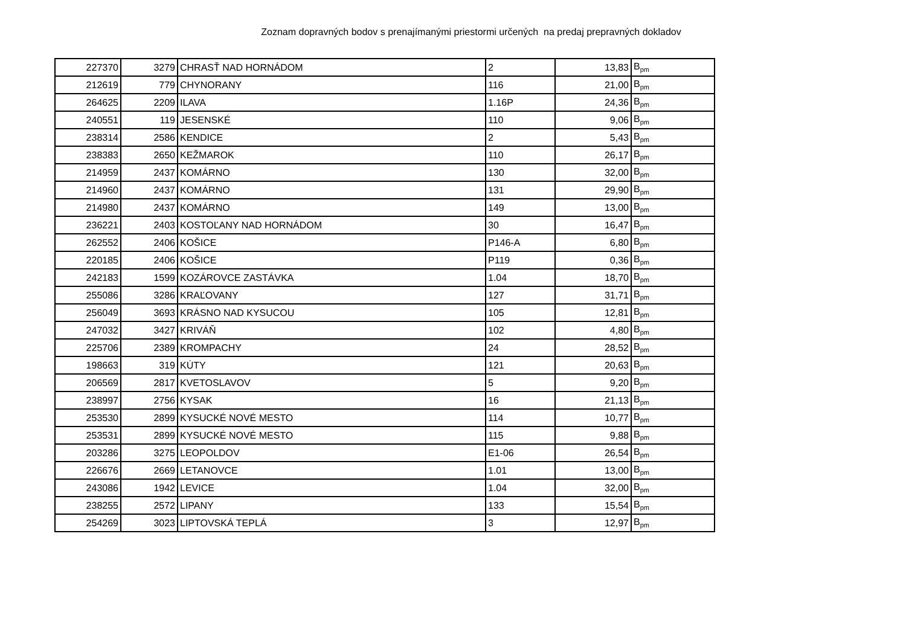Zoznam dopravných bodov s prenajímanými priestormi určených na predaj prepravných dokladov
| 227370 | 3279 | CHRASŤ NAD HORNÁDOM | 2 | 13,83 | B<sub>pm</sub> |
| 212619 | 779 | CHYNORANY | 116 | 21,00 | B<sub>pm</sub> |
| 264625 | 2209 | ILAVA | 1.16P | 24,36 | B<sub>pm</sub> |
| 240551 | 119 | JESENSKÉ | 110 | 9,06 | B<sub>pm</sub> |
| 238314 | 2586 | KENDICE | 2 | 5,43 | B<sub>pm</sub> |
| 238383 | 2650 | KEŽMAROK | 110 | 26,17 | B<sub>pm</sub> |
| 214959 | 2437 | KOMÁRNO | 130 | 32,00 | B<sub>pm</sub> |
| 214960 | 2437 | KOMÁRNO | 131 | 29,90 | B<sub>pm</sub> |
| 214980 | 2437 | KOMÁRNO | 149 | 13,00 | B<sub>pm</sub> |
| 236221 | 2403 | KOSTOĽANY NAD HORNÁDOM | 30 | 16,47 | B<sub>pm</sub> |
| 262552 | 2406 | KOŠICE | P146-A | 6,80 | B<sub>pm</sub> |
| 220185 | 2406 | KOŠICE | P119 | 0,36 | B<sub>pm</sub> |
| 242183 | 1599 | KOZÁROVCE ZASTÁVKA | 1.04 | 18,70 | B<sub>pm</sub> |
| 255086 | 3286 | KRAĽOVANY | 127 | 31,71 | B<sub>pm</sub> |
| 256049 | 3693 | KRÁSNO NAD KYSUCOU | 105 | 12,81 | B<sub>pm</sub> |
| 247032 | 3427 | KRIVÁŇ | 102 | 4,80 | B<sub>pm</sub> |
| 225706 | 2389 | KROMPACHY | 24 | 28,52 | B<sub>pm</sub> |
| 198663 | 319 | KÚTY | 121 | 20,63 | B<sub>pm</sub> |
| 206569 | 2817 | KVETOSLAVOV | 5 | 9,20 | B<sub>pm</sub> |
| 238997 | 2756 | KYSAK | 16 | 21,13 | B<sub>pm</sub> |
| 253530 | 2899 | KYSUCKÉ NOVÉ MESTO | 114 | 10,77 | B<sub>pm</sub> |
| 253531 | 2899 | KYSUCKÉ NOVÉ MESTO | 115 | 9,88 | B<sub>pm</sub> |
| 203286 | 3275 | LEOPOLDOV | E1-06 | 26,54 | B<sub>pm</sub> |
| 226676 | 2669 | LETANOVCE | 1.01 | 13,00 | B<sub>pm</sub> |
| 243086 | 1942 | LEVICE | 1.04 | 32,00 | B<sub>pm</sub> |
| 238255 | 2572 | LIPANY | 133 | 15,54 | B<sub>pm</sub> |
| 254269 | 3023 | LIPTOVSKÁ TEPLÁ | 3 | 12,97 | B<sub>pm</sub> |